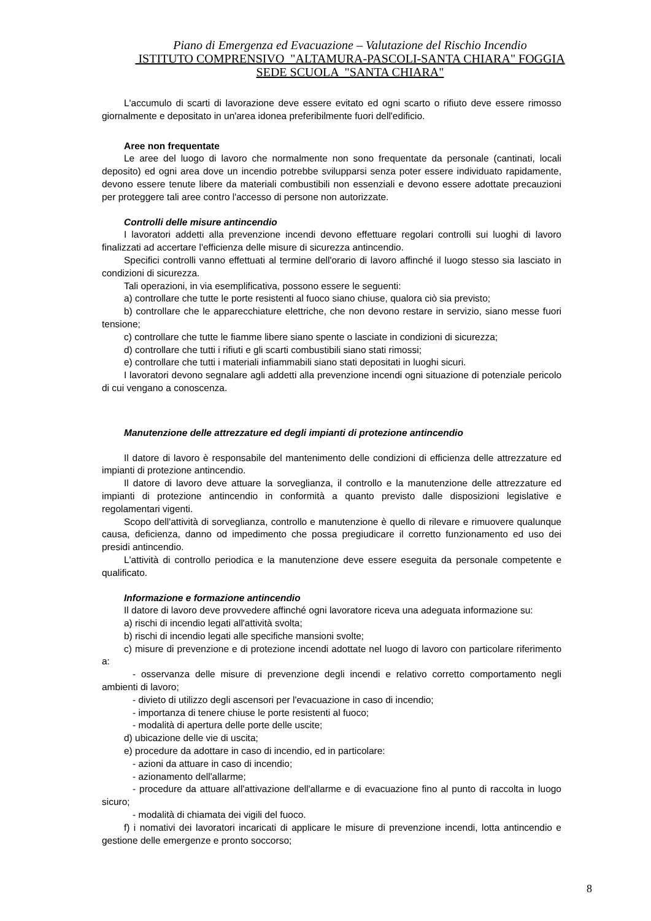Piano di Emergenza ed Evacuazione – Valutazione del Rischio Incendio
ISTITUTO COMPRENSIVO "ALTAMURA-PASCOLI-SANTA CHIARA" FOGGIA
SEDE SCUOLA "SANTA CHIARA"
L'accumulo di scarti di lavorazione deve essere evitato ed ogni scarto o rifiuto deve essere rimosso giornalmente e depositato in un'area idonea preferibilmente fuori dell'edificio.
Aree non frequentate
Le aree del luogo di lavoro che normalmente non sono frequentate da personale (cantinati, locali deposito) ed ogni area dove un incendio potrebbe svilupparsi senza poter essere individuato rapidamente, devono essere tenute libere da materiali combustibili non essenziali e devono essere adottate precauzioni per proteggere tali aree contro l'accesso di persone non autorizzate.
Controlli delle misure antincendio
I lavoratori addetti alla prevenzione incendi devono effettuare regolari controlli sui luoghi di lavoro finalizzati ad accertare l'efficienza delle misure di sicurezza antincendio.
Specifici controlli vanno effettuati al termine dell'orario di lavoro affinché il luogo stesso sia lasciato in condizioni di sicurezza.
Tali operazioni, in via esemplificativa, possono essere le seguenti:
a) controllare che tutte le porte resistenti al fuoco siano chiuse, qualora ciò sia previsto;
b) controllare che le apparecchiature elettriche, che non devono restare in servizio, siano messe fuori tensione;
c) controllare che tutte le fiamme libere siano spente o lasciate in condizioni di sicurezza;
d) controllare che tutti i rifiuti e gli scarti combustibili siano stati rimossi;
e) controllare che tutti i materiali infiammabili siano stati depositati in luoghi sicuri.
I lavoratori devono segnalare agli addetti alla prevenzione incendi ogni situazione di potenziale pericolo di cui vengano a conoscenza.
Manutenzione delle attrezzature ed degli impianti di protezione antincendio
Il datore di lavoro è responsabile del mantenimento delle condizioni di efficienza delle attrezzature ed impianti di protezione antincendio.
Il datore di lavoro deve attuare la sorveglianza, il controllo e la manutenzione delle attrezzature ed impianti di protezione antincendio in conformità a quanto previsto dalle disposizioni legislative e regolamentari vigenti.
Scopo dell'attività di sorveglianza, controllo e manutenzione è quello di rilevare e rimuovere qualunque causa, deficienza, danno od impedimento che possa pregiudicare il corretto funzionamento ed uso dei presidi antincendio.
L'attività di controllo periodica e la manutenzione deve essere eseguita da personale competente e qualificato.
Informazione e formazione antincendio
Il datore di lavoro deve provvedere affinché ogni lavoratore riceva una adeguata informazione su:
a) rischi di incendio legati all'attività svolta;
b) rischi di incendio legati alle specifiche mansioni svolte;
c) misure di prevenzione e di protezione incendi adottate nel luogo di lavoro con particolare riferimento a:
- osservanza delle misure di prevenzione degli incendi e relativo corretto comportamento negli ambienti di lavoro;
- divieto di utilizzo degli ascensori per l'evacuazione in caso di incendio;
- importanza di tenere chiuse le porte resistenti al fuoco;
- modalità di apertura delle porte delle uscite;
d) ubicazione delle vie di uscita;
e) procedure da adottare in caso di incendio, ed in particolare:
- azioni da attuare in caso di incendio;
- azionamento dell'allarme;
- procedure da attuare all'attivazione dell'allarme e di evacuazione fino al punto di raccolta in luogo sicuro;
- modalità di chiamata dei vigili del fuoco.
f) i nomativi dei lavoratori incaricati di applicare le misure di prevenzione incendi, lotta antincendio e gestione delle emergenze e pronto soccorso;
8